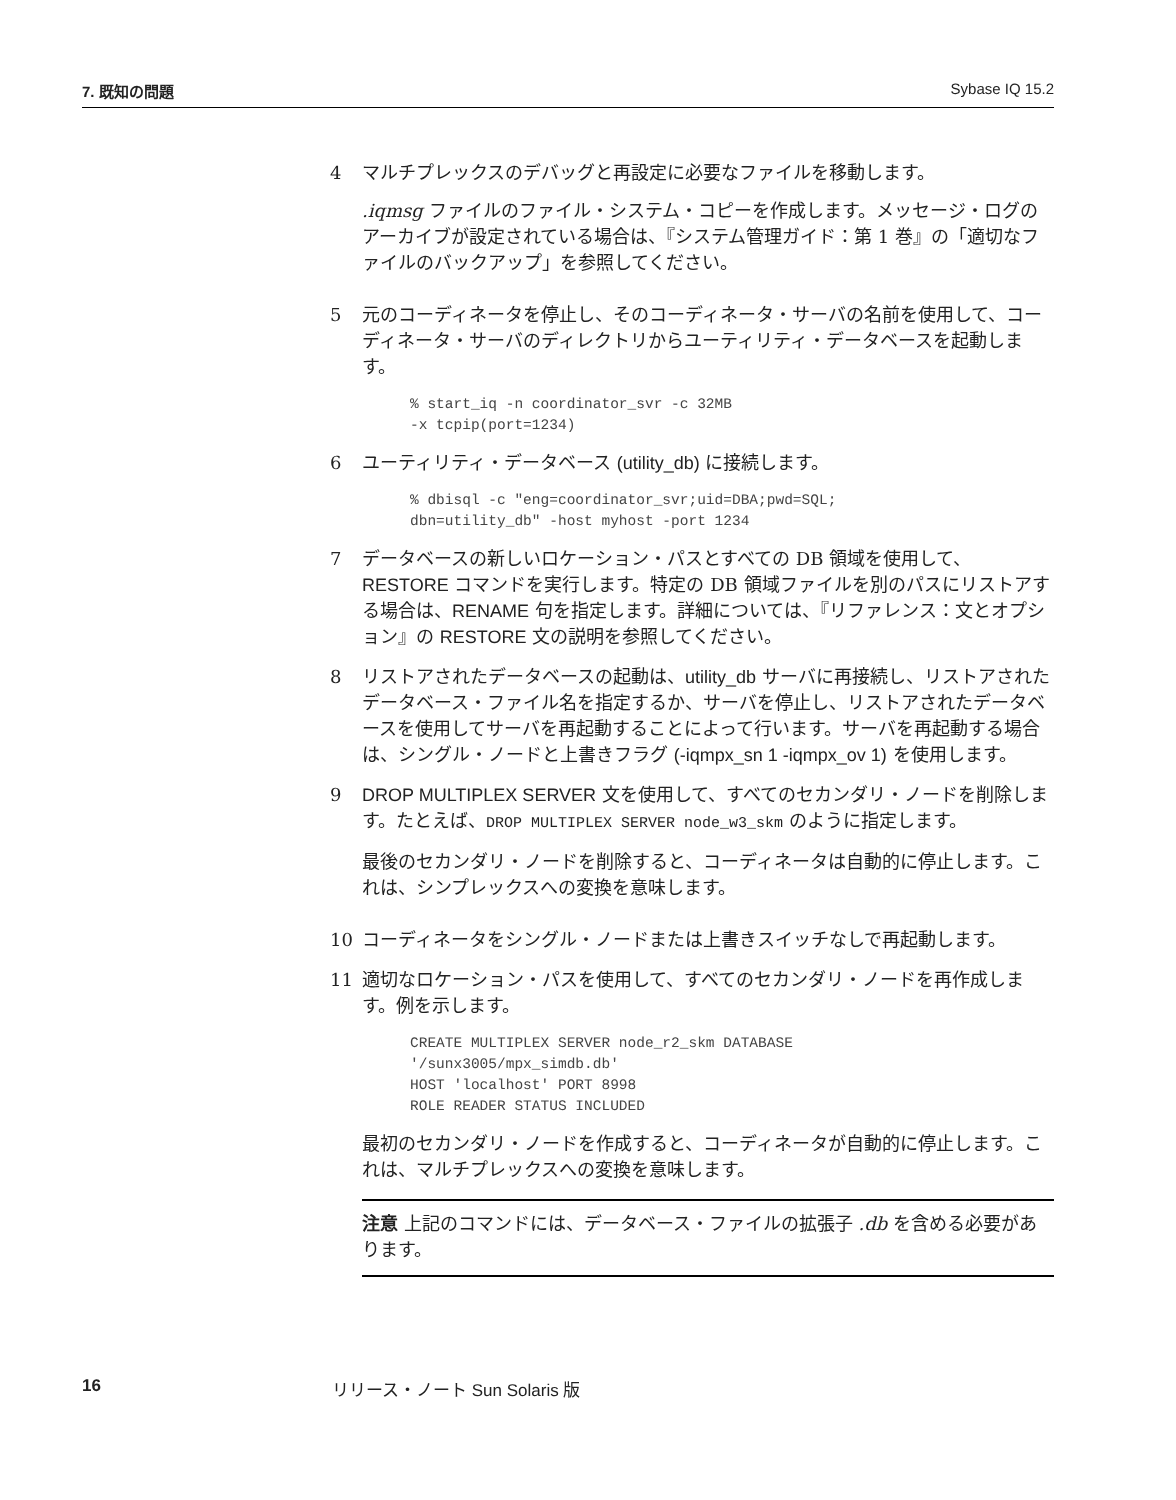7. 既知の問題 Sybase IQ 15.2
4 マルチプレックスのデバッグと再設定に必要なファイルを移動します。
.iqmsg ファイルのファイル・システム・コピーを作成します。メッセージ・ログのアーカイブが設定されている場合は、『システム管理ガイド：第 1 巻』の「適切なファイルのバックアップ」を参照してください。
5 元のコーディネータを停止し、そのコーディネータ・サーバの名前を使用して、コーディネータ・サーバのディレクトリからユーティリティ・データベースを起動します。
% start_iq -n coordinator_svr -c 32MB
-x tcpip(port=1234)
6 ユーティリティ・データベース (utility_db) に接続します。
% dbisql -c "eng=coordinator_svr;uid=DBA;pwd=SQL;
dbn=utility_db" -host myhost -port 1234
7 データベースの新しいロケーション・パスとすべての DB 領域を使用して、RESTORE コマンドを実行します。特定の DB 領域ファイルを別のパスにリストアする場合は、RENAME 句を指定します。詳細については、『リファレンス：文とオプション』の RESTORE 文の説明を参照してください。
8 リストアされたデータベースの起動は、utility_db サーバに再接続し、リストアされたデータベース・ファイル名を指定するか、サーバを停止し、リストアされたデータベースを使用してサーバを再起動することによって行います。サーバを再起動する場合は、シングル・ノードと上書きフラグ (-iqmpx_sn 1 -iqmpx_ov 1) を使用します。
9 DROP MULTIPLEX SERVER 文を使用して、すべてのセカンダリ・ノードを削除します。たとえば、DROP MULTIPLEX SERVER node_w3_skm のように指定します。
最後のセカンダリ・ノードを削除すると、コーディネータは自動的に停止します。これは、シンプレックスへの変換を意味します。
10 コーディネータをシングル・ノードまたは上書きスイッチなしで再起動します。
11 適切なロケーション・パスを使用して、すべてのセカンダリ・ノードを再作成します。例を示します。
CREATE MULTIPLEX SERVER node_r2_skm DATABASE
'/sunx3005/mpx_simdb.db'
HOST 'localhost' PORT 8998
ROLE READER STATUS INCLUDED
最初のセカンダリ・ノードを作成すると、コーディネータが自動的に停止します。これは、マルチプレックスへの変換を意味します。
注意 上記のコマンドには、データベース・ファイルの拡張子 .db を含める必要があります。
16 リリース・ノート Sun Solaris 版